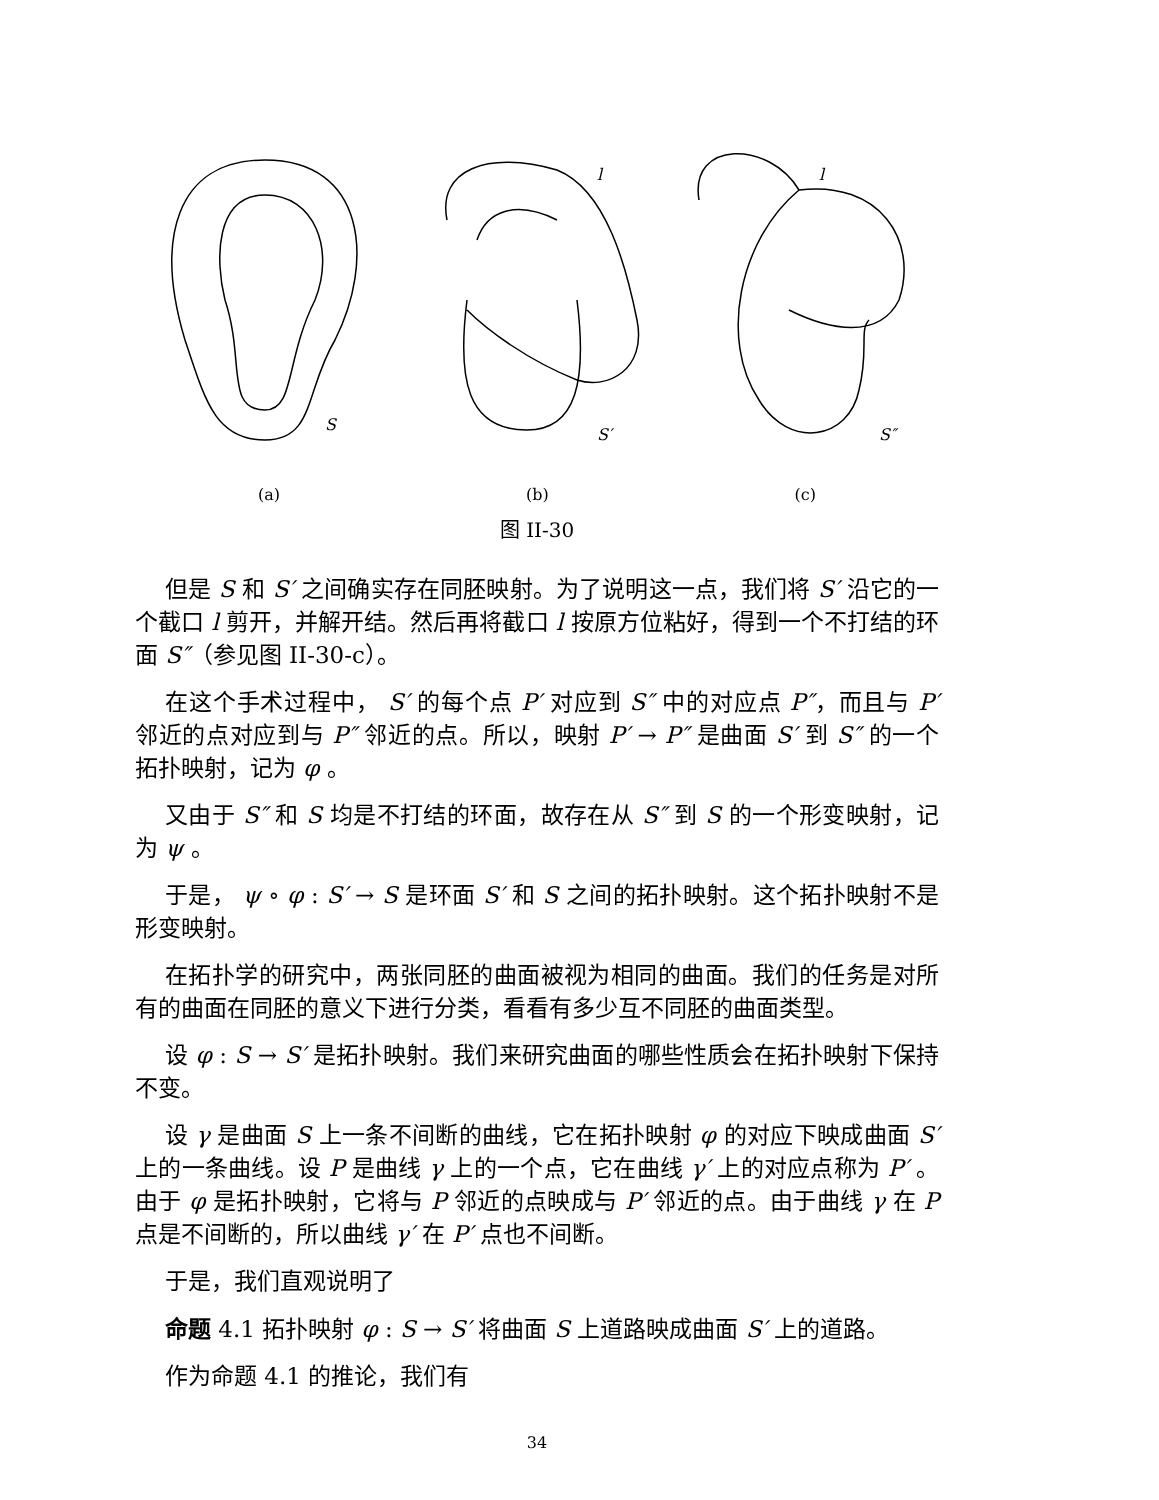S
S′
l
S″
l
(a) (b) (c)
图 II-30
但是 S 和 S′ 之间确实存在同胚映射。为了说明这一点，我们将 S′ 沿它的一个截口 l 剪开，并解开结。然后再将截口 l 按原方位粘好，得到一个不打结的环面 S″（参见图 II-30-c）。
在这个手术过程中， S′ 的每个点 P′ 对应到 S″ 中的对应点 P″，而且与 P′ 邻近的点对应到与 P″ 邻近的点。所以，映射 P′ → P″ 是曲面 S′ 到 S″ 的一个拓扑映射，记为 φ 。
又由于 S″ 和 S 均是不打结的环面，故存在从 S″ 到 S 的一个形变映射，记为 ψ 。
于是， ψ ∘ φ : S′ → S 是环面 S′ 和 S 之间的拓扑映射。这个拓扑映射不是形变映射。
在拓扑学的研究中，两张同胚的曲面被视为相同的曲面。我们的任务是对所有的曲面在同胚的意义下进行分类，看看有多少互不同胚的曲面类型。
设 φ : S → S′ 是拓扑映射。我们来研究曲面的哪些性质会在拓扑映射下保持不变。
设 γ 是曲面 S 上一条不间断的曲线，它在拓扑映射 φ 的对应下映成曲面 S′ 上的一条曲线。设 P 是曲线 γ 上的一个点，它在曲线 γ′ 上的对应点称为 P′ 。由于 φ 是拓扑映射，它将与 P 邻近的点映成与 P′ 邻近的点。由于曲线 γ 在 P 点是不间断的，所以曲线 γ′ 在 P′ 点也不间断。
于是，我们直观说明了
命题 4.1 拓扑映射 φ : S → S′ 将曲面 S 上道路映成曲面 S′ 上的道路。
作为命题 4.1 的推论，我们有
34